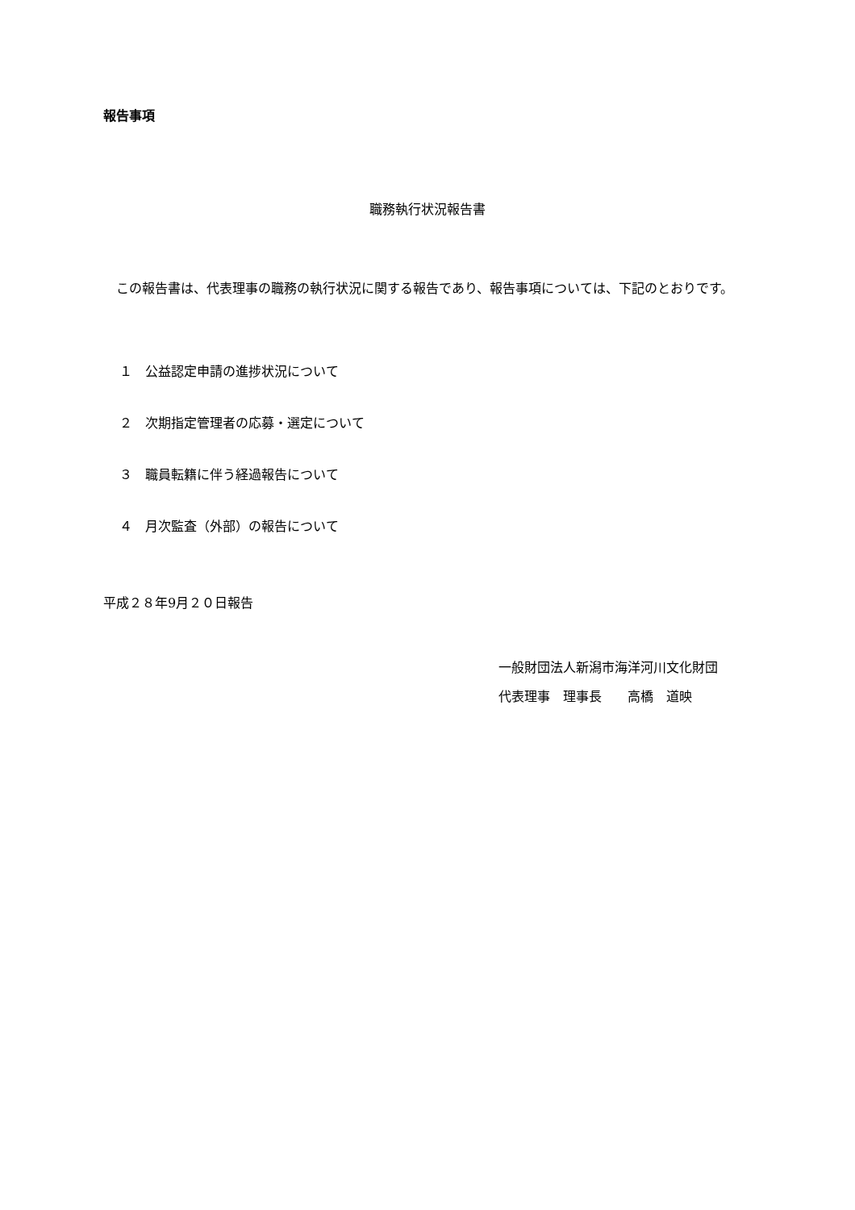報告事項
職務執行状況報告書
この報告書は、代表理事の職務の執行状況に関する報告であり、報告事項については、下記のとおりです。
１　公益認定申請の進捗状況について
２　次期指定管理者の応募・選定について
３　職員転籍に伴う経過報告について
４　月次監査（外部）の報告について
平成２８年9月２０日報告
一般財団法人新潟市海洋河川文化財団
代表理事　理事長　　高橋　道映